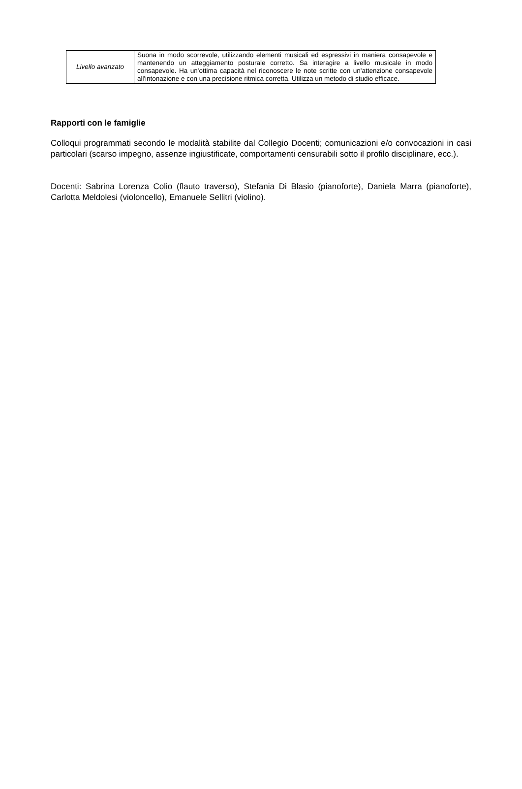| Livello avanzato | Suona in modo scorrevole, utilizzando elementi musicali ed espressivi in maniera consapevole e mantenendo un atteggiamento posturale corretto. Sa interagire a livello musicale in modo consapevole. Ha un'ottima capacità nel riconoscere le note scritte con un'attenzione consapevole all'intonazione e con una precisione ritmica corretta. Utilizza un metodo di studio efficace. |
Rapporti con le famiglie
Colloqui programmati secondo le modalità stabilite dal Collegio Docenti; comunicazioni e/o convocazioni in casi particolari (scarso impegno, assenze ingiustificate, comportamenti censurabili sotto il profilo disciplinare, ecc.).
Docenti: Sabrina Lorenza Colio (flauto traverso), Stefania Di Blasio (pianoforte), Daniela Marra (pianoforte), Carlotta Meldolesi (violoncello), Emanuele Sellitri (violino).